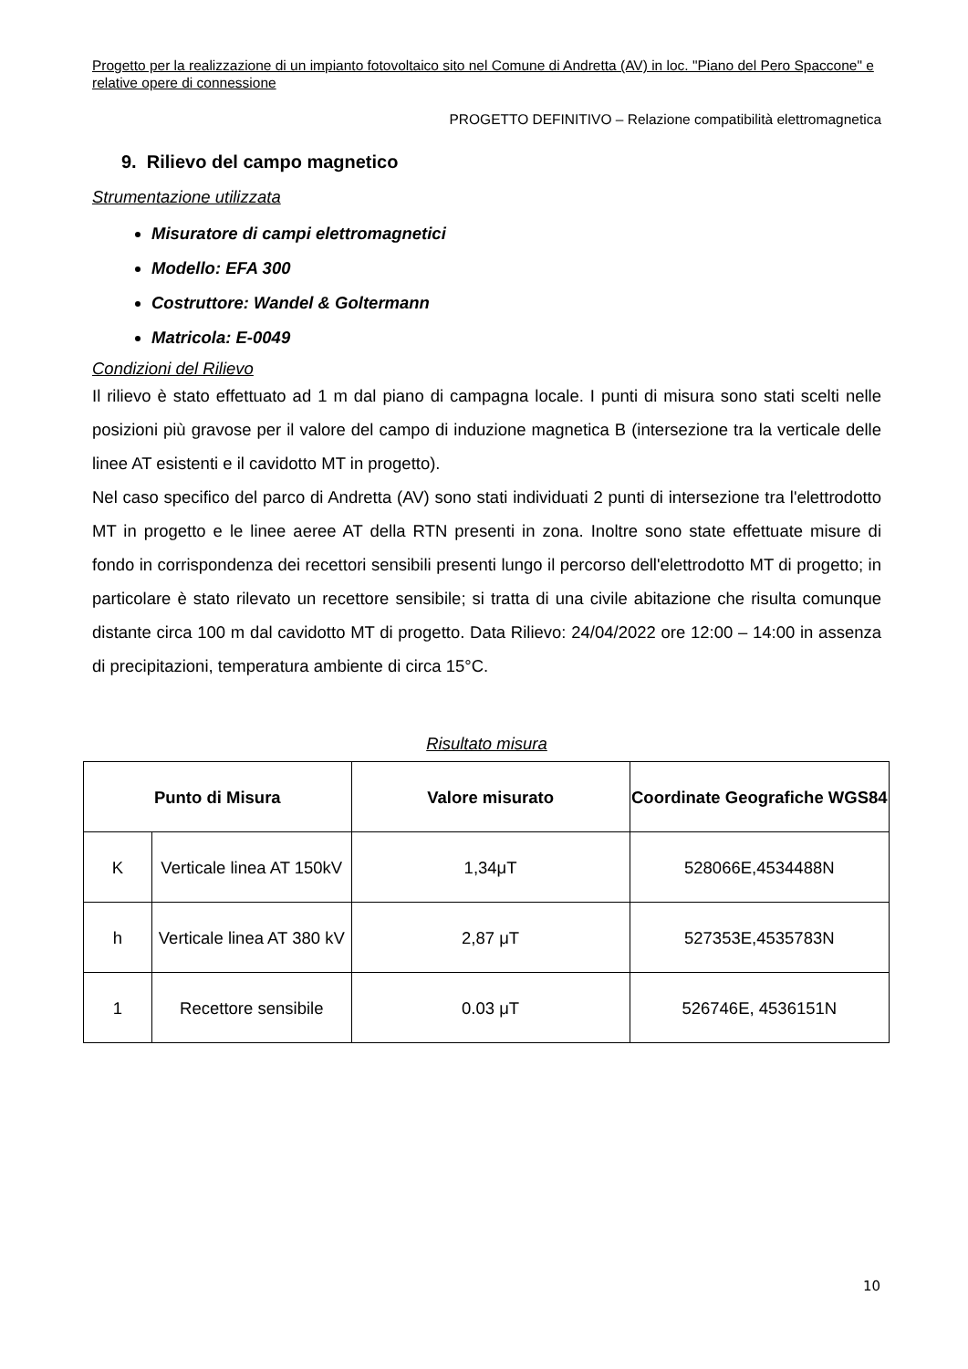Progetto per la realizzazione di un impianto fotovoltaico sito nel Comune di Andretta (AV) in loc. "Piano del Pero Spaccone" e relative opere di connessione
PROGETTO DEFINITIVO – Relazione compatibilità elettromagnetica
9. Rilievo del campo magnetico
Strumentazione utilizzata
Misuratore di campi elettromagnetici
Modello: EFA 300
Costruttore: Wandel & Goltermann
Matricola: E-0049
Condizioni del Rilievo
Il rilievo è stato effettuato ad 1 m dal piano di campagna locale. I punti di misura sono stati scelti nelle posizioni più gravose per il valore del campo di induzione magnetica B (intersezione tra la verticale delle linee AT esistenti e il cavidotto MT in progetto).
Nel caso specifico del parco di Andretta (AV) sono stati individuati 2 punti di intersezione tra l'elettrodotto MT in progetto e le linee aeree AT della RTN presenti in zona. Inoltre sono state effettuate misure di fondo in corrispondenza dei recettori sensibili presenti lungo il percorso dell'elettrodotto MT di progetto; in particolare è stato rilevato un recettore sensibile; si tratta di una civile abitazione che risulta comunque distante circa 100 m dal cavidotto MT di progetto. Data Rilievo: 24/04/2022 ore 12:00 – 14:00 in assenza di precipitazioni, temperatura ambiente di circa 15°C.
Risultato misura
| Punto di Misura | | Valore misurato | Coordinate Geografiche WGS84 |
| --- | --- | --- | --- |
| K | Verticale linea AT 150kV | 1,34μT | 528066E,4534488N |
| h | Verticale linea AT 380 kV | 2,87 μT | 527353E,4535783N |
| 1 | Recettore sensibile | 0.03 μT | 526746E, 4536151N |
10